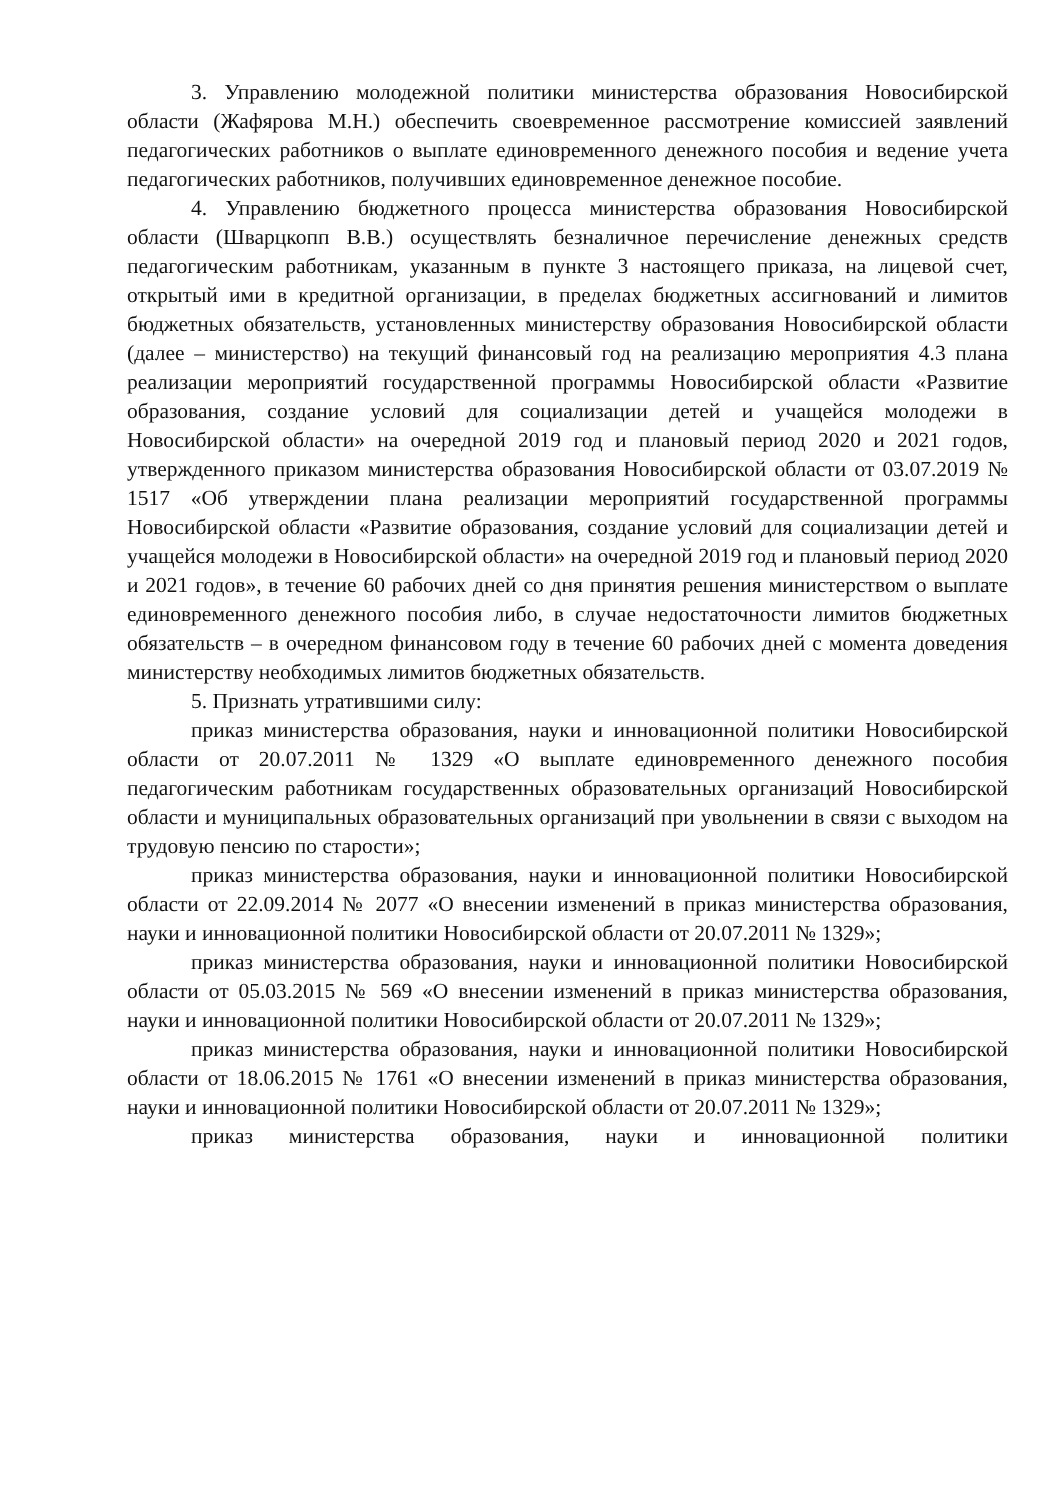3. Управлению молодежной политики министерства образования Новосибирской области (Жафярова М.Н.) обеспечить своевременное рассмотрение комиссией заявлений педагогических работников о выплате единовременного денежного пособия и ведение учета педагогических работников, получивших единовременное денежное пособие.
4. Управлению бюджетного процесса министерства образования Новосибирской области (Шварцкопп В.В.) осуществлять безналичное перечисление денежных средств педагогическим работникам, указанным в пункте 3 настоящего приказа, на лицевой счет, открытый ими в кредитной организации, в пределах бюджетных ассигнований и лимитов бюджетных обязательств, установленных министерству образования Новосибирской области (далее – министерство) на текущий финансовый год на реализацию мероприятия 4.3 плана реализации мероприятий государственной программы Новосибирской области «Развитие образования, создание условий для социализации детей и учащейся молодежи в Новосибирской области» на очередной 2019 год и плановый период 2020 и 2021 годов, утвержденного приказом министерства образования Новосибирской области от 03.07.2019 № 1517 «Об утверждении плана реализации мероприятий государственной программы Новосибирской области «Развитие образования, создание условий для социализации детей и учащейся молодежи в Новосибирской области» на очередной 2019 год и плановый период 2020 и 2021 годов», в течение 60 рабочих дней со дня принятия решения министерством о выплате единовременного денежного пособия либо, в случае недостаточности лимитов бюджетных обязательств – в очередном финансовом году в течение 60 рабочих дней с момента доведения министерству необходимых лимитов бюджетных обязательств.
5. Признать утратившими силу:
приказ министерства образования, науки и инновационной политики Новосибирской области от 20.07.2011 № 1329 «О выплате единовременного денежного пособия педагогическим работникам государственных образовательных организаций Новосибирской области и муниципальных образовательных организаций при увольнении в связи с выходом на трудовую пенсию по старости»;
приказ министерства образования, науки и инновационной политики Новосибирской области от 22.09.2014 № 2077 «О внесении изменений в приказ министерства образования, науки и инновационной политики Новосибирской области от 20.07.2011 № 1329»;
приказ министерства образования, науки и инновационной политики Новосибирской области от 05.03.2015 № 569 «О внесении изменений в приказ министерства образования, науки и инновационной политики Новосибирской области от 20.07.2011 № 1329»;
приказ министерства образования, науки и инновационной политики Новосибирской области от 18.06.2015 № 1761 «О внесении изменений в приказ министерства образования, науки и инновационной политики Новосибирской области от 20.07.2011 № 1329»;
приказ министерства образования, науки и инновационной политики